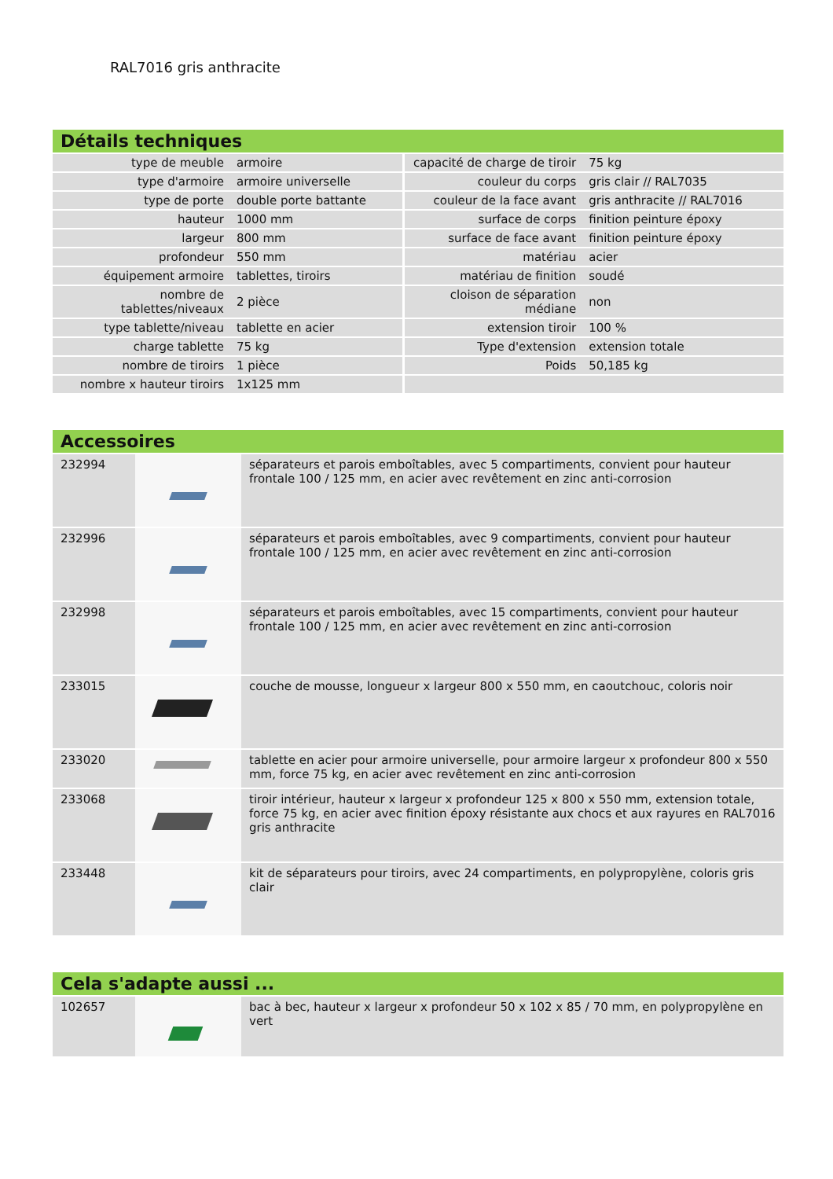RAL7016 gris anthracite
Détails techniques
| type de meuble | armoire | capacité de charge de tiroir | 75 kg |
| type d'armoire | armoire universelle | couleur du corps | gris clair // RAL7035 |
| type de porte | double porte battante | couleur de la face avant | gris anthracite // RAL7016 |
| hauteur | 1000 mm | surface de corps | finition peinture époxy |
| largeur | 800 mm | surface de face avant | finition peinture époxy |
| profondeur | 550 mm | matériau | acier |
| équipement armoire | tablettes, tiroirs | matériau de finition | soudé |
| nombre de tablettes/niveaux | 2 pièce | cloison de séparation médiane | non |
| type tablette/niveau | tablette en acier | extension tiroir | 100 % |
| charge tablette | 75 kg | Type d'extension | extension totale |
| nombre de tiroirs | 1 pièce | Poids | 50,185 kg |
| nombre x hauteur tiroirs | 1x125 mm | | |
Accessoires
| 232994 | | séparateurs et parois emboîtables, avec 5 compartiments, convient pour hauteur frontale 100 / 125 mm, en acier avec revêtement en zinc anti-corrosion |
| 232996 | | séparateurs et parois emboîtables, avec 9 compartiments, convient pour hauteur frontale 100 / 125 mm, en acier avec revêtement en zinc anti-corrosion |
| 232998 | | séparateurs et parois emboîtables, avec 15 compartiments, convient pour hauteur frontale 100 / 125 mm, en acier avec revêtement en zinc anti-corrosion |
| 233015 | | couche de mousse, longueur x largeur 800 x 550 mm, en caoutchouc, coloris noir |
| 233020 | | tablette en acier pour armoire universelle, pour armoire largeur x profondeur 800 x 550 mm, force 75 kg, en acier avec revêtement en zinc anti-corrosion |
| 233068 | | tiroir intérieur, hauteur x largeur x profondeur 125 x 800 x 550 mm, extension totale, force 75 kg, en acier avec finition époxy résistante aux chocs et aux rayures en RAL7016 gris anthracite |
| 233448 | | kit de séparateurs pour tiroirs, avec 24 compartiments, en polypropylène, coloris gris clair |
Cela s'adapte aussi ...
| 102657 | | bac à bec, hauteur x largeur x profondeur 50 x 102 x 85 / 70 mm, en polypropylène en vert |